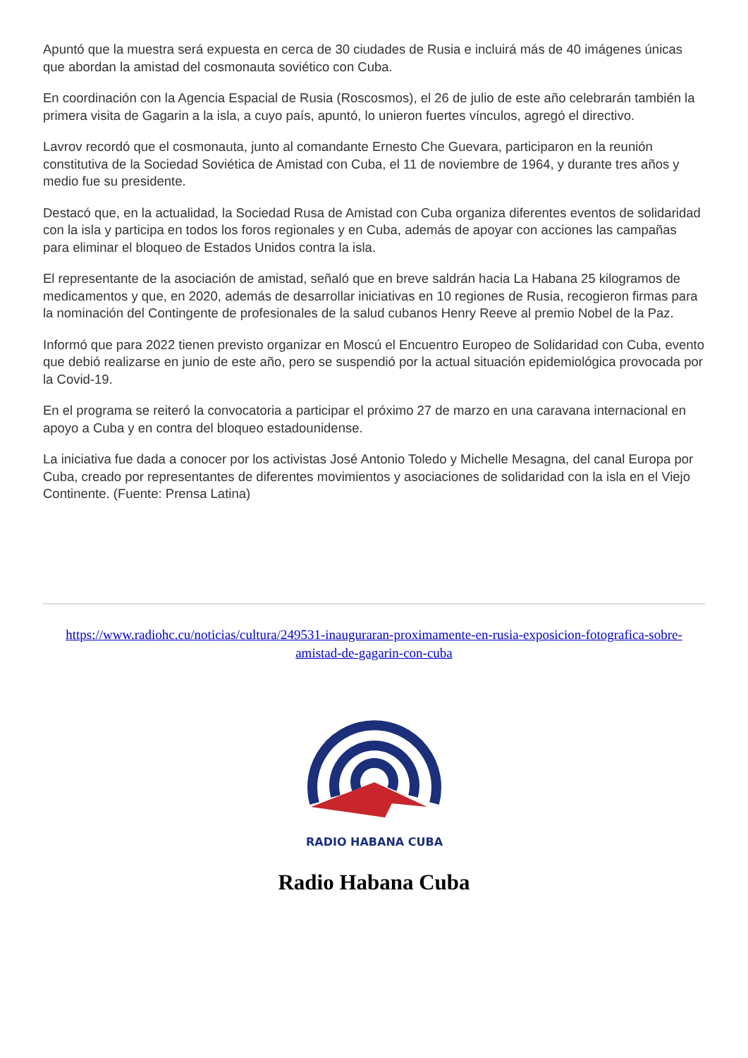Apuntó que la muestra será expuesta en cerca de 30 ciudades de Rusia e incluirá más de 40 imágenes únicas que abordan la amistad del cosmonauta soviético con Cuba.
En coordinación con la Agencia Espacial de Rusia (Roscosmos), el 26 de julio de este año celebrarán también la primera visita de Gagarin a la isla, a cuyo país, apuntó, lo unieron fuertes vínculos, agregó el directivo.
Lavrov recordó que el cosmonauta, junto al comandante Ernesto Che Guevara, participaron en la reunión constitutiva de la Sociedad Soviética de Amistad con Cuba, el 11 de noviembre de 1964, y durante tres años y medio fue su presidente.
Destacó que, en la actualidad, la Sociedad Rusa de Amistad con Cuba organiza diferentes eventos de solidaridad con la isla y participa en todos los foros regionales y en Cuba, además de apoyar con acciones las campañas para eliminar el bloqueo de Estados Unidos contra la isla.
El representante de la asociación de amistad, señaló que en breve saldrán hacia La Habana 25 kilogramos de medicamentos y que, en 2020, además de desarrollar iniciativas en 10 regiones de Rusia, recogieron firmas para la nominación del Contingente de profesionales de la salud cubanos Henry Reeve al premio Nobel de la Paz.
Informó que para 2022 tienen previsto organizar en Moscú el Encuentro Europeo de Solidaridad con Cuba, evento que debió realizarse en junio de este año, pero se suspendió por la actual situación epidemiológica provocada por la Covid-19.
En el programa se reiteró la convocatoria a participar el próximo 27 de marzo en una caravana internacional en apoyo a Cuba y en contra del bloqueo estadounidense.
La iniciativa fue dada a conocer por los activistas José Antonio Toledo y Michelle Mesagna, del canal Europa por Cuba, creado por representantes de diferentes movimientos y asociaciones de solidaridad con la isla en el Viejo Continente. (Fuente: Prensa Latina)
https://www.radiohc.cu/noticias/cultura/249531-inauguraran-proximamente-en-rusia-exposicion-fotografica-sobre-amistad-de-gagarin-con-cuba
RADIO HABANA CUBA
Radio Habana Cuba